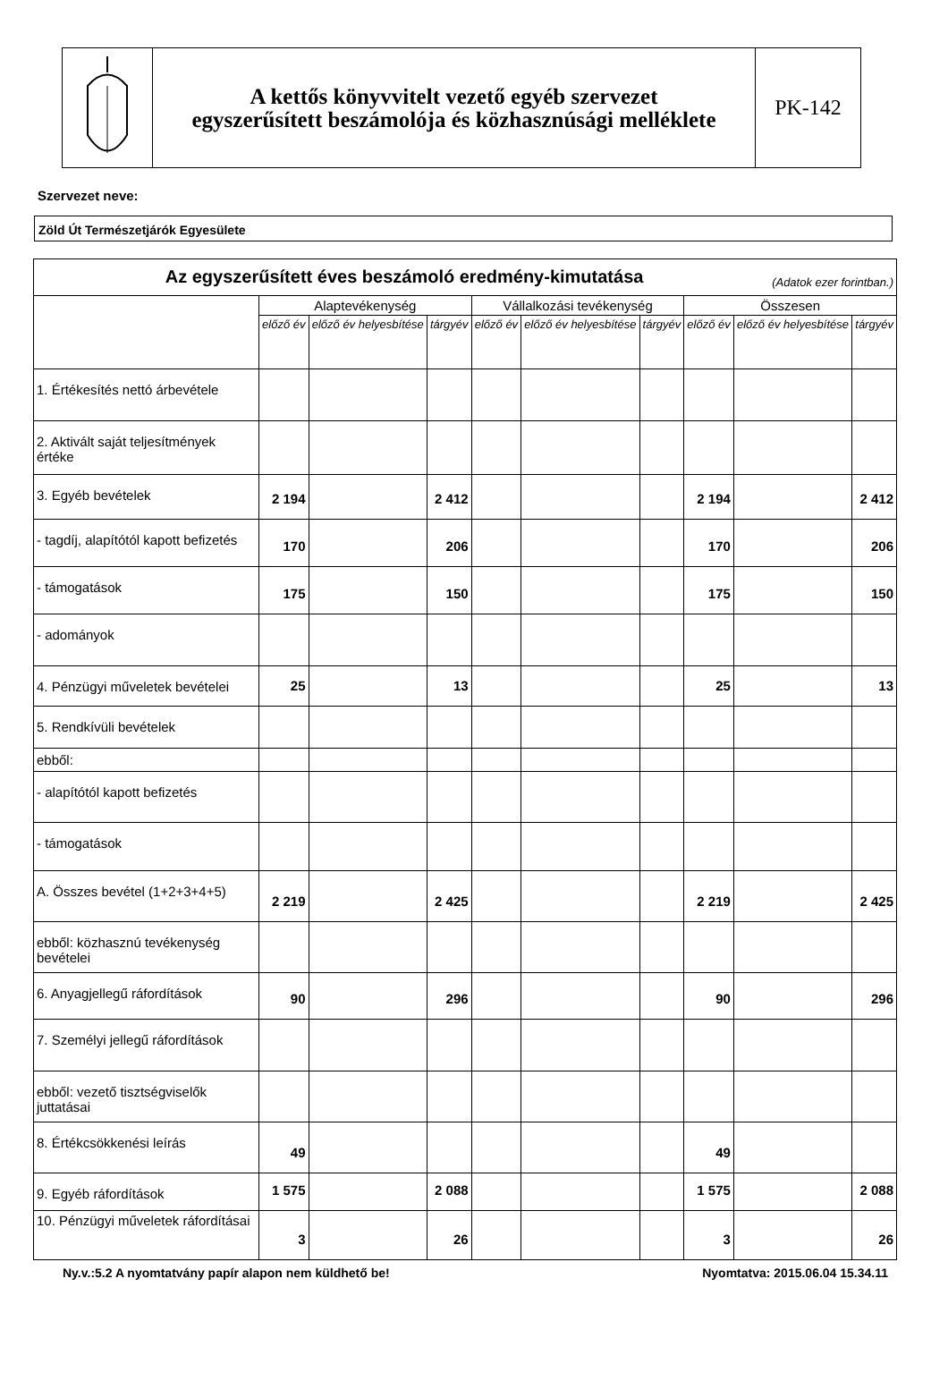A kettős könyvvitelt vezető egyéb szervezet
egyszerűsített beszámolója és közhasznúsági melléklete
PK-142
Szervezet neve:
Zöld Út Természetjárók Egyesülete
| Az egyszerűsített éves beszámoló eredmény-kimutatása (Adatok ezer forintban.) | | | | | | | | | |
| --- | --- | --- | --- | --- | --- | --- | --- | --- | --- |
| | Alaptevékenység | | | Vállalkozási tevékenység | | | Összesen | | |
| | előző év | előző év helyesbítése | tárgyév | előző év | előző év helyesbítése | tárgyév | előző év | előző év helyesbítése | tárgyév |
| 1. Értékesítés nettó árbevétele | | | | | | | | | |
| 2. Aktivált saját teljesítmények értéke | | | | | | | | | |
| 3. Egyéb bevételek | 2 194 | | 2 412 | | | | 2 194 | | 2 412 |
| - tagdíj, alapítótól kapott befizetés | 170 | | 206 | | | | 170 | | 206 |
| - támogatások | 175 | | 150 | | | | 175 | | 150 |
| - adományok | | | | | | | | | |
| 4. Pénzügyi műveletek bevételei | 25 | | 13 | | | | 25 | | 13 |
| 5. Rendkívüli bevételek | | | | | | | | | |
| ebből: | | | | | | | | | |
| - alapítótól kapott befizetés | | | | | | | | | |
| - támogatások | | | | | | | | | |
| A. Összes bevétel (1+2+3+4+5) | 2 219 | | 2 425 | | | | 2 219 | | 2 425 |
| ebből: közhasznú tevékenység bevételei | | | | | | | | | |
| 6. Anyagjellegű ráfordítások | 90 | | 296 | | | | 90 | | 296 |
| 7. Személyi jellegű ráfordítások | | | | | | | | | |
| ebből: vezető tisztségviselők juttatásai | | | | | | | | | |
| 8. Értékcsökkenési leírás | 49 | | | | | | 49 | | |
| 9. Egyéb ráfordítások | 1 575 | | 2 088 | | | | 1 575 | | 2 088 |
| 10. Pénzügyi műveletek ráfordításai | 3 | | 26 | | | | 3 | | 26 |
Ny.v.:5.2 A nyomtatvány papír alapon nem küldhető be! Nyomtatva: 2015.06.04 15.34.11